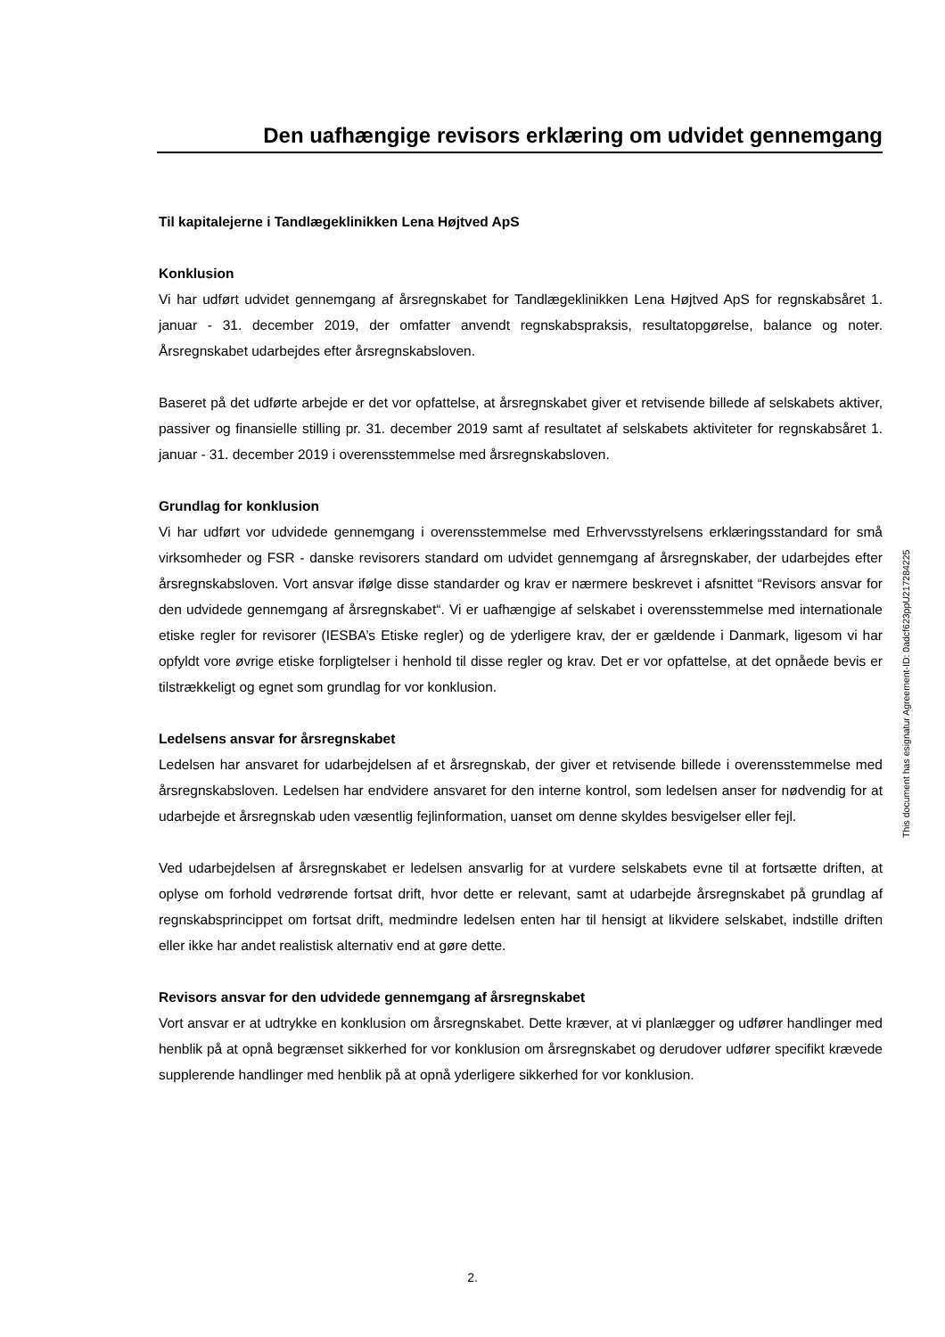Den uafhængige revisors erklæring om udvidet gennemgang
Til kapitalejerne i Tandlægeklinikken Lena Højtved ApS
Konklusion
Vi har udført udvidet gennemgang af årsregnskabet for Tandlægeklinikken Lena Højtved ApS for regnskabsåret 1. januar - 31. december 2019, der omfatter anvendt regnskabspraksis, resultatopgørelse, balance og noter. Årsregnskabet udarbejdes efter årsregnskabsloven.
Baseret på det udførte arbejde er det vor opfattelse, at årsregnskabet giver et retvisende billede af selskabets aktiver, passiver og finansielle stilling pr. 31. december 2019 samt af resultatet af selskabets aktiviteter for regnskabsåret 1. januar - 31. december 2019 i overensstemmelse med årsregnskabsloven.
Grundlag for konklusion
Vi har udført vor udvidede gennemgang i overensstemmelse med Erhvervsstyrelsens erklæringsstandard for små virksomheder og FSR - danske revisorers standard om udvidet gennemgang af årsregnskaber, der udarbejdes efter årsregnskabsloven. Vort ansvar ifølge disse standarder og krav er nærmere beskrevet i afsnittet “Revisors ansvar for den udvidede gennemgang af årsregnskabet“. Vi er uafhængige af selskabet i overensstemmelse med internationale etiske regler for revisorer (IESBA’s Etiske regler) og de yderligere krav, der er gældende i Danmark, ligesom vi har opfyldt vore øvrige etiske forpligtelser i henhold til disse regler og krav. Det er vor opfattelse, at det opnåede bevis er tilstrækkeligt og egnet som grundlag for vor konklusion.
Ledelsens ansvar for årsregnskabet
Ledelsen har ansvaret for udarbejdelsen af et årsregnskab, der giver et retvisende billede i overensstemmelse med årsregnskabsloven. Ledelsen har endvidere ansvaret for den interne kontrol, som ledelsen anser for nødvendig for at udarbejde et årsregnskab uden væsentlig fejlinformation, uanset om denne skyldes besvigelser eller fejl.
Ved udarbejdelsen af årsregnskabet er ledelsen ansvarlig for at vurdere selskabets evne til at fortsætte driften, at oplyse om forhold vedrørende fortsat drift, hvor dette er relevant, samt at udarbejde årsregnskabet på grundlag af regnskabsprincippet om fortsat drift, medmindre ledelsen enten har til hensigt at likvidere selskabet, indstille driften eller ikke har andet realistisk alternativ end at gøre dette.
Revisors ansvar for den udvidede gennemgang af årsregnskabet
Vort ansvar er at udtrykke en konklusion om årsregnskabet. Dette kræver, at vi planlægger og udfører handlinger med henblik på at opnå begrænset sikkerhed for vor konklusion om årsregnskabet og derudover udfører specifikt krævede supplerende handlinger med henblik på at opnå yderligere sikkerhed for vor konklusion.
This document has esignatur Agreement-ID: 0adcf623ppU217284225
2.